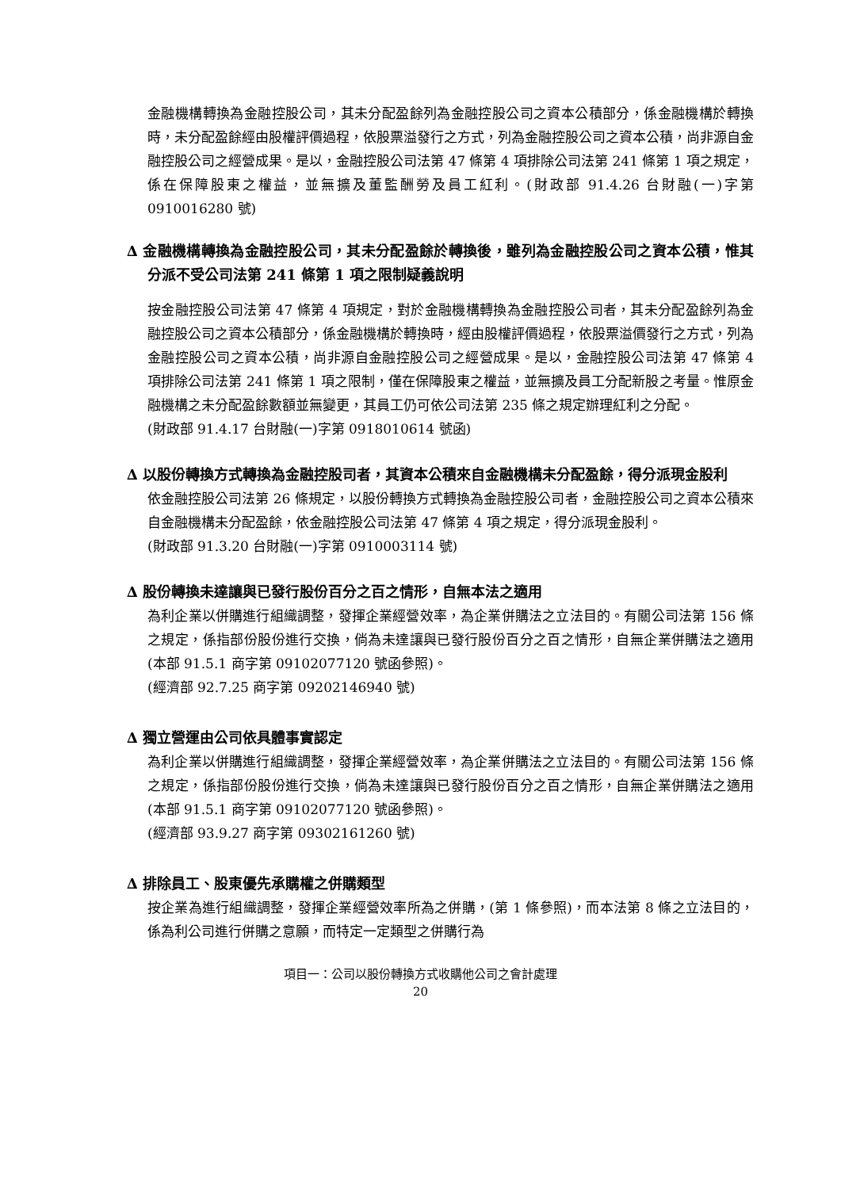金融機構轉換為金融控股公司，其未分配盈餘列為金融控股公司之資本公積部分，係金融機構於轉換時，未分配盈餘經由股權評價過程，依股票溢發行之方式，列為金融控股公司之資本公積，尚非源自金融控股公司之經營成果。是以，金融控股公司法第 47 條第 4 項排除公司法第 241 條第 1 項之規定，係在保障股東之權益，並無擴及董監酬勞及員工紅利。(財政部 91.4.26 台財融(一)字第 0910016280 號)
∆ 金融機構轉換為金融控股公司，其未分配盈餘於轉換後，雖列為金融控股公司之資本公積，惟其分派不受公司法第 241 條第 1 項之限制疑義說明
按金融控股公司法第 47 條第 4 項規定，對於金融機構轉換為金融控股公司者，其未分配盈餘列為金融控股公司之資本公積部分，係金融機構於轉換時，經由股權評價過程，依股票溢價發行之方式，列為金融控股公司之資本公積，尚非源自金融控股公司之經營成果。是以，金融控股公司法第 47 條第 4 項排除公司法第 241 條第 1 項之限制，僅在保障股東之權益，並無擴及員工分配新股之考量。惟原金融機構之未分配盈餘數額並無變更，其員工仍可依公司法第 235 條之規定辦理紅利之分配。
(財政部 91.4.17 台財融(一)字第 0918010614 號函)
∆ 以股份轉換方式轉換為金融控股司者，其資本公積來自金融機構未分配盈餘，得分派現金股利
依金融控股公司法第 26 條規定，以股份轉換方式轉換為金融控股公司者，金融控股公司之資本公積來自金融機構未分配盈餘，依金融控股公司法第 47 條第 4 項之規定，得分派現金股利。
(財政部 91.3.20 台財融(一)字第 0910003114 號)
∆ 股份轉換未達讓與已發行股份百分之百之情形，自無本法之適用
為利企業以併購進行組織調整，發揮企業經營效率，為企業併購法之立法目的。有關公司法第 156 條之規定，係指部份股份進行交換，倘為未達讓與已發行股份百分之百之情形，自無企業併購法之適用(本部 91.5.1 商字第 09102077120 號函參照)。
(經濟部 92.7.25 商字第 09202146940 號)
∆ 獨立營運由公司依具體事實認定
為利企業以併購進行組織調整，發揮企業經營效率，為企業併購法之立法目的。有關公司法第 156 條之規定，係指部份股份進行交換，倘為未達讓與已發行股份百分之百之情形，自無企業併購法之適用(本部 91.5.1 商字第 09102077120 號函參照)。
(經濟部 93.9.27 商字第 09302161260 號)
∆ 排除員工、股東優先承購權之併購類型
按企業為進行組織調整，發揮企業經營效率所為之併購，(第 1 條參照)，而本法第 8 條之立法目的，係為利公司進行併購之意願，而特定一定類型之併購行為
項目一：公司以股份轉換方式收購他公司之會計處理
20